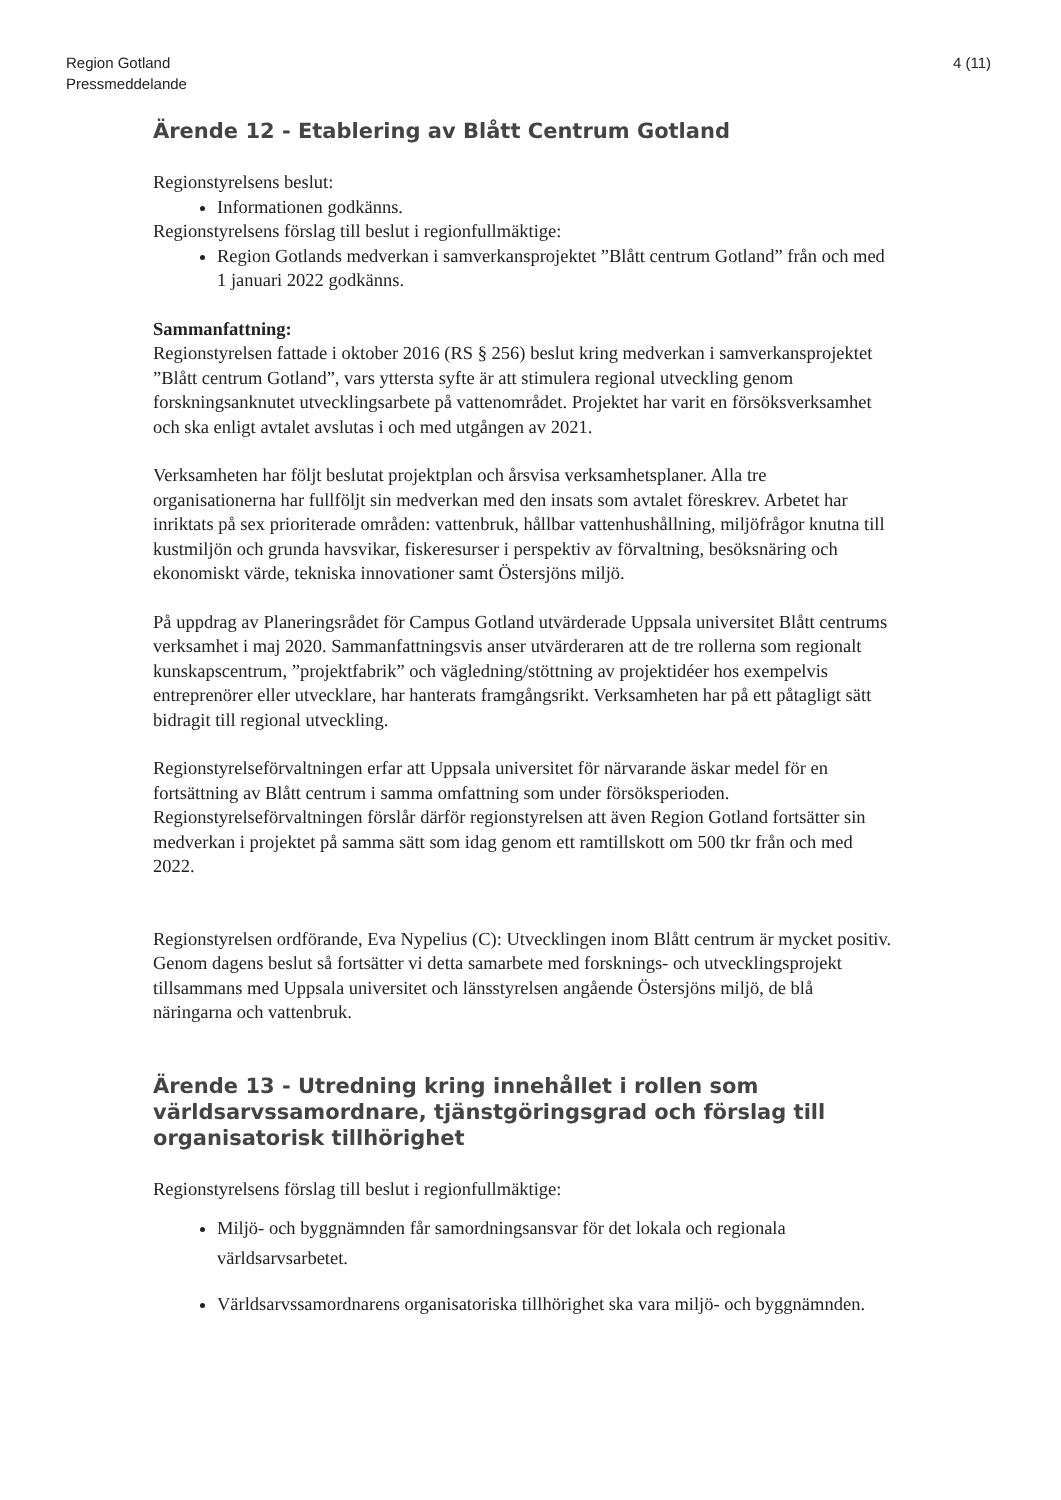Region Gotland
Pressmeddelande
4 (11)
Ärende 12 - Etablering av Blått Centrum Gotland
Regionstyrelsens beslut:
Informationen godkänns.
Regionstyrelsens förslag till beslut i regionfullmäktige:
Region Gotlands medverkan i samverkansprojektet ”Blått centrum Gotland” från och med 1 januari 2022 godkänns.
Sammanfattning:
Regionstyrelsen fattade i oktober 2016 (RS § 256) beslut kring medverkan i samverkansprojektet ”Blått centrum Gotland”, vars yttersta syfte är att stimulera regional utveckling genom forskningsanknutet utvecklingsarbete på vattenområdet. Projektet har varit en försöksverksamhet och ska enligt avtalet avslutas i och med utgången av 2021.
Verksamheten har följt beslutat projektplan och årsvisa verksamhetsplaner. Alla tre organisationerna har fullföljt sin medverkan med den insats som avtalet föreskrev. Arbetet har inriktats på sex prioriterade områden: vattenbruk, hållbar vattenhushållning, miljöfrågor knutna till kustmiljön och grunda havsvikar, fiskeresurser i perspektiv av förvaltning, besöksnäring och ekonomiskt värde, tekniska innovationer samt Östersjöns miljö.
På uppdrag av Planeringsrådet för Campus Gotland utvärderade Uppsala universitet Blått centrums verksamhet i maj 2020. Sammanfattningsvis anser utvärderaren att de tre rollerna som regionalt kunskapscentrum, ”projektfabrik” och vägledning/stöttning av projektidéer hos exempelvis entreprenörer eller utvecklare, har hanterats framgångsrikt. Verksamheten har på ett påtagligt sätt bidragit till regional utveckling.
Regionstyrelseförvaltningen erfar att Uppsala universitet för närvarande äskar medel för en fortsättning av Blått centrum i samma omfattning som under försöksperioden. Regionstyrelseförvaltningen förslår därför regionstyrelsen att även Region Gotland fortsätter sin medverkan i projektet på samma sätt som idag genom ett ramtillskott om 500 tkr från och med 2022.
Regionstyrelsen ordförande, Eva Nypelius (C): Utvecklingen inom Blått centrum är mycket positiv. Genom dagens beslut så fortsätter vi detta samarbete med forsknings- och utvecklingsprojekt tillsammans med Uppsala universitet och länsstyrelsen angående Östersjöns miljö, de blå näringarna och vattenbruk.
Ärende 13 - Utredning kring innehållet i rollen som världsarvssamordnare, tjänstgöringsgrad och förslag till organisatorisk tillhörighet
Regionstyrelsens förslag till beslut i regionfullmäktige:
Miljö- och byggnämnden får samordningsansvar för det lokala och regionala världsarvsarbetet.
Världsarvssamordnarens organisatoriska tillhörighet ska vara miljö- och byggnämnden.